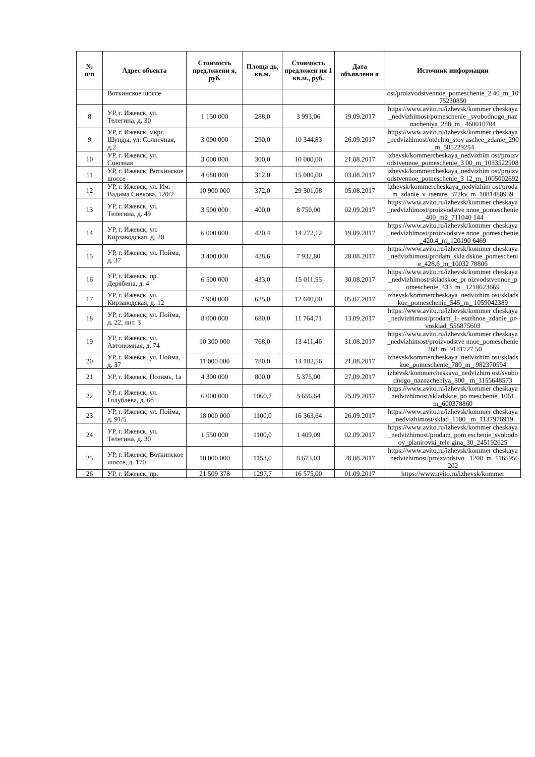| № п/п | Адрес объекта | Стоимость предложени я, руб. | Площа дь, кв.м. | Стоимость предложен ия 1 кв.м., руб. | Дата объявлени я | Источник информации |
| --- | --- | --- | --- | --- | --- | --- |
| | Воткинское шоссе | | | | | ost/proizvodstvennoe_pomeschenie_2 40_m_1075230850 |
| 8 | УР, г. Ижевск, ул. Телегина, д. 30 | 1 150 000 | 288,0 | 3 993,06 | 19.09.2017 | https://www.avito.ru/izhevsk/kommer cheskaya_nedvizhimost/pomeschenie _svobodnogo_naznacheniya_288_m_ 460010704 |
| 9 | УР, г. Ижевск, мкрг. Шунды, ул. Солнечная, д.2 | 3 000 000 | 290,0 | 10 344,83 | 26.09.2017 | https://www.avito.ru/izhevsk/kommer cheskaya_nedvizhimost/otdelno_stoy aschee_zdanie_290_m_585229254 |
| 10 | УР, г. Ижевск, ул. Союзная | 3 000 000 | 300,0 | 10 000,00 | 21.08.2017 | izhevsk/kommercheskaya_nedvizhim ost/proizvodstvennoe_pomeschenie_3 00_m_1033522908 |
| 11 | УР, г. Ижевск, Воткинское шоссе | 4 680 000 | 312,0 | 15 000,00 | 03.08.2017 | izhevsk/kommercheskaya_nedvizhim ost/proizvodstvennoe_pomeschenie_3 12_m_1005002692 |
| 12 | УР, г. Ижевск, ул. Им. Вадима Сивкова, 120/2 | 10 900 000 | 372,0 | 29 301,08 | 05.08.2017 | izhevsk/kommercheskaya_nedvizhim ost/prodam_zdanie_v_tsentre_372kv. m_1081480939 |
| 13 | УР, г. Ижевск, ул. Телегина, д. 49 | 3 500 000 | 400,0 | 8 750,00 | 02.09.2017 | https://www.avito.ru/izhevsk/kommer cheskaya_nedvizhimost/proizvodstve nnoe_pomeschenie_400_m2_711040 144 |
| 14 | УР, г. Ижевск, ул. Кирзаводская, д. 20 | 6 000 000 | 420,4 | 14 272,12 | 19.09.2017 | https://www.avito.ru/izhevsk/kommer cheskaya_nedvizhimost/proizvodstve nnoe_pomeschenie_420.4_m_120190 6469 |
| 15 | УР, г. Ижевск, ул. Пойма, д. 37 | 3 400 000 | 428,6 | 7 932,80 | 28.08.2017 | https://www.avito.ru/izhevsk/kommer cheskaya_nedvizhimost/prodam_skla dskoe_pomeschenie_428.6_m_10032 78806 |
| 16 | УР, г. Ижевск, пр. Дерябина, д. 4 | 6 500 000 | 433,0 | 15 011,55 | 30.08.2017 | https://www.avito.ru/izhevsk/kommer cheskaya_nedvizhimost/skladskoe_pr oizvodstvennoe_pomeschenie_433_m _1210623669 |
| 17 | УР, г. Ижевск, ул. Кирзаводская, д. 12 | 7 900 000 | 625,0 | 12 640,00 | 05.07.2017 | izhevsk/kommercheskaya_nedvizhim ost/skladskoe_pomeschenie_545_m_ 1059042389 |
| 18 | УР, г. Ижевск, ул. Пойма, д. 22, лит. З | 8 000 000 | 680,0 | 11 764,71 | 13.09.2017 | https://www.avito.ru/izhevsk/kommer cheskaya_nedvizhimost/prodam_1- etazhnoe_zdanie_pr- vosklad_556875603 |
| 19 | УР, г. Ижевск, ул. Автономная, д. 74 | 10 300 000 | 768,0 | 13 411,46 | 31.08.2017 | https://www.avito.ru/izhevsk/kommer cheskaya_nedvizhimost/proizvodstve nnoe_pomeschenie_768_m_9181727 50 |
| 20 | УР, г. Ижевск, ул. Пойма, д. 37 | 11 000 000 | 780,0 | 14 102,56 | 21.08.2017 | izhevsk/kommercheskaya_nedvizhim ost/skladskoe_pomeschenie_780_m_ 982370594 |
| 21 | УР, г. Ижевск, Позимь, 1а | 4 300 000 | 800,0 | 5 375,00 | 27.09.2017 | izhevsk/kommercheskaya_nedvizhim ost/svobodnogo_naznacheniya_800_ m_1155648573 |
| 22 | УР, г. Ижевск, ул. Голублева, д. 6б | 6 000 000 | 1060,7 | 5 656,64 | 25.09.2017 | https://www.avito.ru/izhevsk/kommer cheskaya_nedvizhimost/skladskoe_po meschenie_1061_m_600378860 |
| 23 | УР, г. Ижевск, ул. Пойма, д. 91/5 | 18 000 000 | 1100,0 | 16 363,64 | 26.09.2017 | https://www.avito.ru/izhevsk/kommer cheskaya_nedvizhimost/sklad_1100_ m_1137976919 |
| 24 | УР, г. Ижевск, ул. Телегина, д. 30 | 1 550 000 | 1100,0 | 1 409,09 | 02.09.2017 | https://www.avito.ru/izhevsk/kommer cheskaya_nedvizhimost/prodam_pom eschenie_svobodnoy_planirovki_tele gina_30_245192625 |
| 25 | УР, г. Ижевск, Воткинское шоссе, д. 170 | 10 000 000 | 1153,0 | 8 673,03 | 28.08.2017 | https://www.avito.ru/izhevsk/kommer cheskaya_nedvizhimost/proizvodstvo _1200_m_1165956202 |
| 26 | УР, г. Ижевск, пр. | 21 509 378 | 1297,7 | 16 575,00 | 01.09.2017 | https://www.avito.ru/izhevsk/kommer |